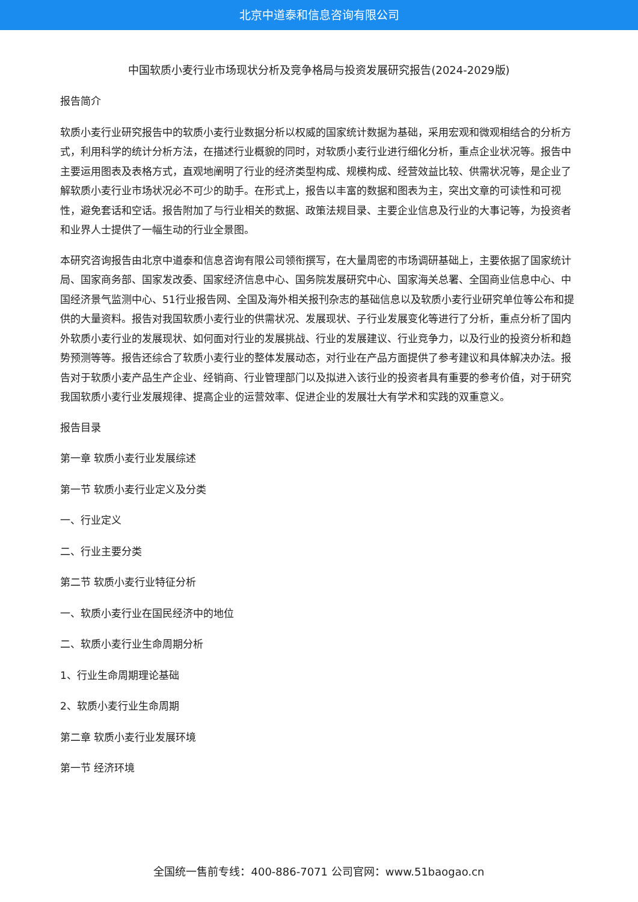北京中道泰和信息咨询有限公司
中国软质小麦行业市场现状分析及竞争格局与投资发展研究报告(2024-2029版)
报告简介
软质小麦行业研究报告中的软质小麦行业数据分析以权威的国家统计数据为基础，采用宏观和微观相结合的分析方式，利用科学的统计分析方法，在描述行业概貌的同时，对软质小麦行业进行细化分析，重点企业状况等。报告中主要运用图表及表格方式，直观地阐明了行业的经济类型构成、规模构成、经营效益比较、供需状况等，是企业了解软质小麦行业市场状况必不可少的助手。在形式上，报告以丰富的数据和图表为主，突出文章的可读性和可视性，避免套话和空话。报告附加了与行业相关的数据、政策法规目录、主要企业信息及行业的大事记等，为投资者和业界人士提供了一幅生动的行业全景图。
本研究咨询报告由北京中道泰和信息咨询有限公司领衔撰写，在大量周密的市场调研基础上，主要依据了国家统计局、国家商务部、国家发改委、国家经济信息中心、国务院发展研究中心、国家海关总署、全国商业信息中心、中国经济景气监测中心、51行业报告网、全国及海外相关报刊杂志的基础信息以及软质小麦行业研究单位等公布和提供的大量资料。报告对我国软质小麦行业的供需状况、发展现状、子行业发展变化等进行了分析，重点分析了国内外软质小麦行业的发展现状、如何面对行业的发展挑战、行业的发展建议、行业竞争力，以及行业的投资分析和趋势预测等等。报告还综合了软质小麦行业的整体发展动态，对行业在产品方面提供了参考建议和具体解决办法。报告对于软质小麦产品生产企业、经销商、行业管理部门以及拟进入该行业的投资者具有重要的参考价值，对于研究我国软质小麦行业发展规律、提高企业的运营效率、促进企业的发展壮大有学术和实践的双重意义。
报告目录
第一章 软质小麦行业发展综述
第一节 软质小麦行业定义及分类
一、行业定义
二、行业主要分类
第二节 软质小麦行业特征分析
一、软质小麦行业在国民经济中的地位
二、软质小麦行业生命周期分析
1、行业生命周期理论基础
2、软质小麦行业生命周期
第二章 软质小麦行业发展环境
第一节 经济环境
全国统一售前专线：400-886-7071 公司官网：www.51baogao.cn